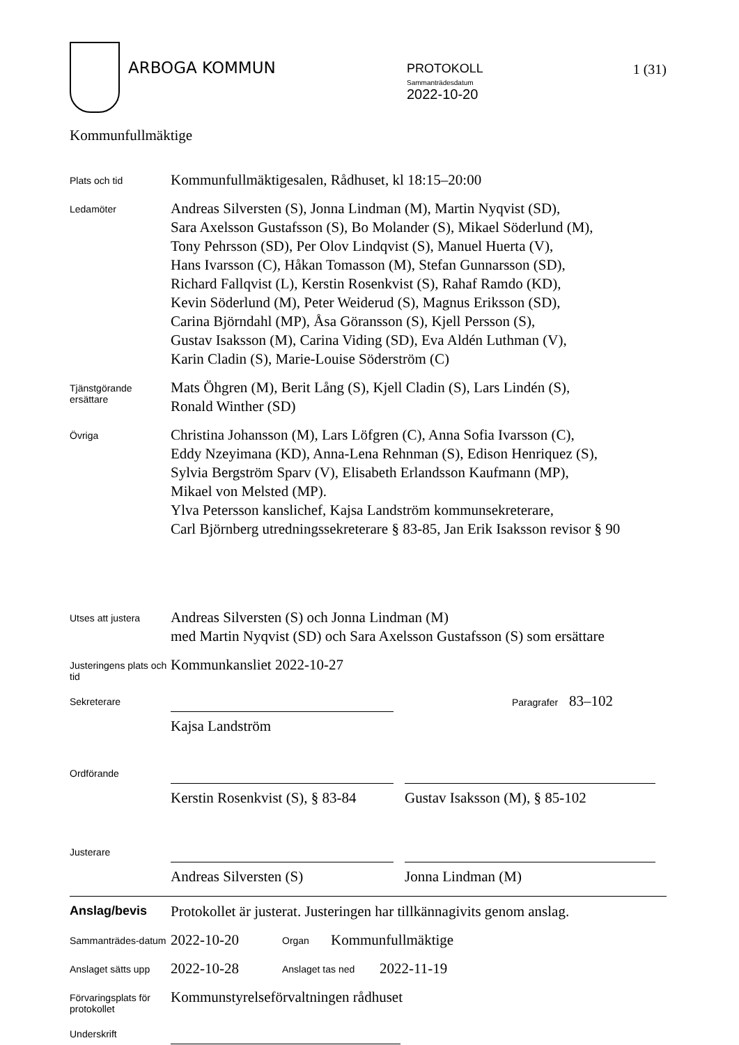ARBOGA KOMMUN
PROTOKOLL
Sammanträdesdatum
2022-10-20
1 (31)
Kommunfullmäktige
Plats och tid
Kommunfullmäktigesalen, Rådhuset, kl 18:15–20:00
Ledamöter
Andreas Silversten (S), Jonna Lindman (M), Martin Nyqvist (SD),
Sara Axelsson Gustafsson (S), Bo Molander (S), Mikael Söderlund (M),
Tony Pehrsson (SD), Per Olov Lindqvist (S), Manuel Huerta (V),
Hans Ivarsson (C), Håkan Tomasson (M), Stefan Gunnarsson (SD),
Richard Fallqvist (L), Kerstin Rosenkvist (S), Rahaf Ramdo (KD),
Kevin Söderlund (M), Peter Weiderud (S), Magnus Eriksson (SD),
Carina Björndahl (MP), Åsa Göransson (S), Kjell Persson (S),
Gustav Isaksson (M), Carina Viding (SD), Eva Aldén Luthman (V),
Karin Cladin (S), Marie-Louise Söderström (C)
Tjänstgörande ersättare
Mats Öhgren (M), Berit Lång (S), Kjell Cladin (S), Lars Lindén (S),
Ronald Winther (SD)
Övriga
Christina Johansson (M), Lars Löfgren (C), Anna Sofia Ivarsson (C),
Eddy Nzeyimana (KD), Anna-Lena Rehnman (S), Edison Henriquez (S),
Sylvia Bergström Sparv (V), Elisabeth Erlandsson Kaufmann (MP),
Mikael von Melsted (MP).
Ylva Petersson kanslichef, Kajsa Landström kommunsekreterare,
Carl Björnberg utredningssekreterare § 83-85, Jan Erik Isaksson revisor § 90
Utses att justera
Andreas Silversten (S) och Jonna Lindman (M)
med Martin Nyqvist (SD) och Sara Axelsson Gustafsson (S) som ersättare
Justeringens plats och tid
Kommunkansliet 2022-10-27
Sekreterare
Kajsa Landström
Paragrafer 83–102
Ordförande
Kerstin Rosenkvist (S), § 83-84
Gustav Isaksson (M), § 85-102
Justerare
Andreas Silversten (S)
Jonna Lindman (M)
Anslag/bevis
Protokollet är justerat. Justeringen har tillkännagivits genom anslag.
Sammanträdes-datum
2022-10-20
Organ
Kommunfullmäktige
Anslaget sätts upp
2022-10-28
Anslaget tas ned
2022-11-19
Förvaringsplats för protokollet
Kommunstyrelseförvaltningen rådhuset
Underskrift